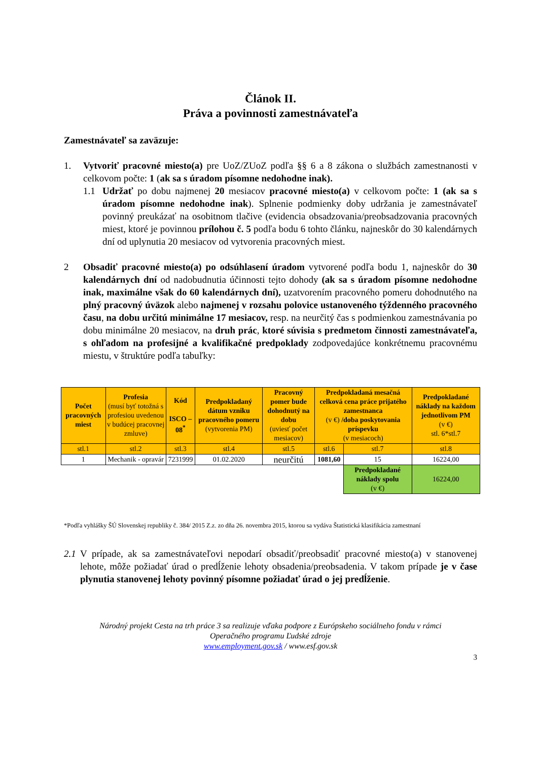Článok II.
Práva a povinnosti zamestnávateľa
Zamestnávateľ sa zaväzuje:
1. Vytvoriť pracovné miesto(a) pre UoZ/ZUoZ podľa §§ 6 a 8 zákona o službách zamestnanosti v celkovom počte: 1 (ak sa s úradom písomne nedohodne inak).
1.1 Udržať po dobu najmenej 20 mesiacov pracovné miesto(a) v celkovom počte: 1 (ak sa s úradom písomne nedohodne inak). Splnenie podmienky doby udržania je zamestnávateľ povinný preukázať na osobitnom tlačive (evidencia obsadzovania/preobsadzovania pracovných miest, ktoré je povinnou prílohou č. 5 podľa bodu 6 tohto článku, najneskôr do 30 kalendárnych dní od uplynutia 20 mesiacov od vytvorenia pracovných miest.
2 Obsadiť pracovné miesto(a) po odsúhlasení úradom vytvorené podľa bodu 1, najneskôr do 30 kalendárnych dní od nadobudnutia účinnosti tejto dohody (ak sa s úradom písomne nedohodne inak, maximálne však do 60 kalendárnych dní), uzatvorením pracovného pomeru dohodnutého na plný pracovný úväzok alebo najmenej v rozsahu polovice ustanoveného týždenného pracovného času, na dobu určitú minimálne 17 mesiacov, resp. na neurčitý čas s podmienkou zamestnávania po dobu minimálne 20 mesiacov, na druh prác, ktoré súvisia s predmetom činnosti zamestnávateľa, s ohľadom na profesijné a kvalifikačné predpoklady zodpovedajúce konkrétnemu pracovnému miestu, v štruktúre podľa tabuľky:
| Počet pracovných miest | Profesia (musí byť totožná s profesiou uvedenou v budúcej pracovnej zmluve) | Kód ISCO – 08<sup>*</sup> | Predpokladaný dátum vzniku pracovného pomeru (vytvorenia PM) | Pracovný pomer bude dohodnutý na dobu (uviesť počet mesiacov) | Predpokladaná mesačná celková cena práce prijatého zamestnanca (v €) /doba poskytovania príspevku (v mesiacoch) | | Predpokladané náklady na každom jednotlivom PM (v €) stl. 6*stl.7 |
| --- | --- | --- | --- | --- | --- | --- | --- |
| stl.1 | stl.2 | stl.3 | stl.4 | stl.5 | stl.6 | stl.7 | stl.8 |
| 1 | Mechanik - opravár | 7231999 | 01.02.2020 | neurčitú | 1081,60 | 15 | 16224,00 |
| | | | | | | Predpokladané náklady spolu (v €) | 16224,00 |
*Podľa vyhlášky ŠÚ Slovenskej republiky č. 384/ 2015 Z.z. zo dňa 26. novembra 2015, ktorou sa vydáva Štatistická klasifikácia zamestnaní
2.1
V prípade, ak sa zamestnávateľovi nepodarí obsadiť/preobsadiť pracovné miesto(a) v stanovenej lehote, môže požiadať úrad o predĺženie lehoty obsadenia/preobsadenia. V takom prípade je v čase plynutia stanovenej lehoty povinný písomne požiadať úrad o jej predĺženie.
Národný projekt Cesta na trh práce 3 sa realizuje vďaka podpore z Európskeho sociálneho fondu v rámci
Operačného programu Ľudské zdroje
www.employment.gov.sk / www.esf.gov.sk
3